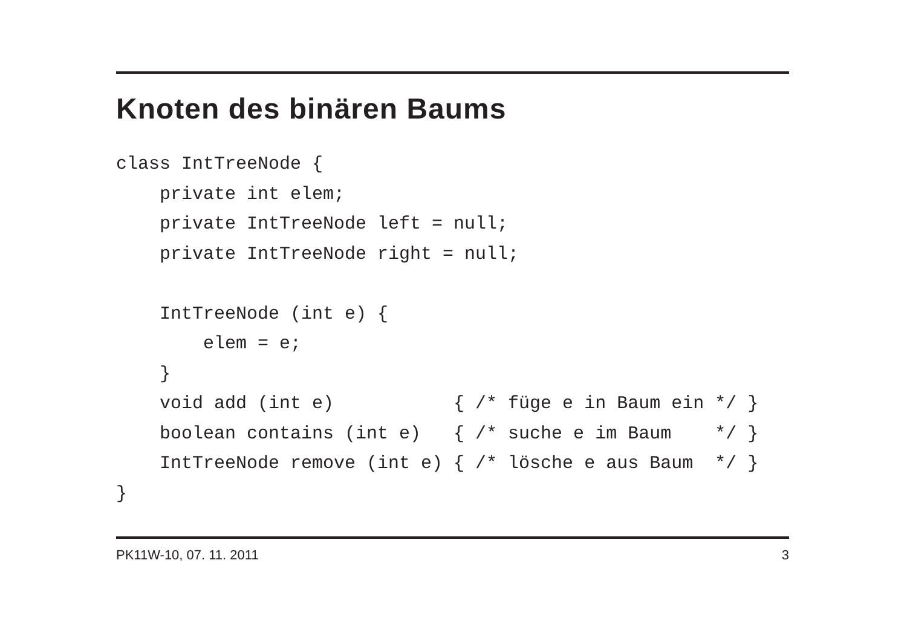Knoten des binären Baums
class IntTreeNode {
    private int elem;
    private IntTreeNode left = null;
    private IntTreeNode right = null;

    IntTreeNode (int e) {
        elem = e;
    }
    void add (int e)           { /* füge e in Baum ein */ }
    boolean contains (int e)   { /* suche e im Baum    */ }
    IntTreeNode remove (int e) { /* lösche e aus Baum  */ }
}
PK11W-10, 07. 11. 2011 3